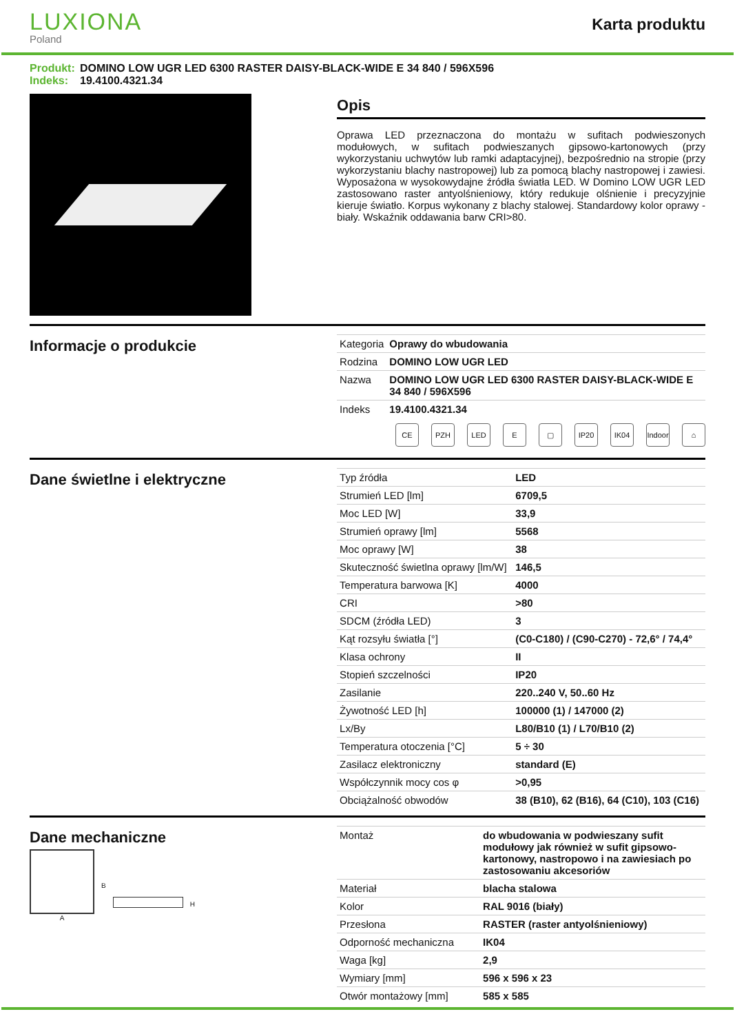LUXIONA
Poland
Karta produktu
Produkt: DOMINO LOW UGR LED 6300 RASTER DAISY-BLACK-WIDE E 34 840 / 596X596
Indeks: 19.4100.4321.34
Opis
Oprawa LED przeznaczona do montażu w sufitach podwieszonych modułowych, w sufitach podwieszanych gipsowo-kartonowych (przy wykorzystaniu uchwytów lub ramki adaptacyjnej), bezpośrednio na stropie (przy wykorzystaniu blachy nastropowej) lub za pomocą blachy nastropowej i zawiesi. Wyposażona w wysokowydajne źródła światła LED. W Domino LOW UGR LED zastosowano raster antyolśnieniowy, który redukuje olśnienie i precyzyjnie kieruje światło. Korpus wykonany z blachy stalowej. Standardowy kolor oprawy - biały. Wskaźnik oddawania barw CRI>80.
Informacje o produkcie
| Kategoria | Oprawy do wbudowania |
| Rodzina | DOMINO LOW UGR LED |
| Nazwa | DOMINO LOW UGR LED 6300 RASTER DAISY-BLACK-WIDE E 34 840 / 596X596 |
| Indeks | 19.4100.4321.34 |
CE PZH LED E ▢ IP20 IK04 Indoor
⌂
Dane świetlne i elektryczne
| Typ źródła | LED |
| Strumień LED [lm] | 6709,5 |
| Moc LED [W] | 33,9 |
| Strumień oprawy [lm] | 5568 |
| Moc oprawy [W] | 38 |
| Skuteczność świetlna oprawy [lm/W] | 146,5 |
| Temperatura barwowa [K] | 4000 |
| CRI | >80 |
| SDCM (źródła LED) | 3 |
| Kąt rozsyłu światła [°] | (C0-C180) / (C90-C270) - 72,6° / 74,4° |
| Klasa ochrony | II |
| Stopień szczelności | IP20 |
| Zasilanie | 220..240 V, 50..60 Hz |
| Żywotność LED [h] | 100000 (1) / 147000 (2) |
| Lx/By | L80/B10 (1) / L70/B10 (2) |
| Temperatura otoczenia [°C] | 5 ÷ 30 |
| Zasilacz elektroniczny | standard (E) |
| Współczynnik mocy cos φ | >0,95 |
| Obciążalność obwodów | 38 (B10), 62 (B16), 64 (C10), 103 (C16) |
Dane mechaniczne
A
B
H
| Montaż | do wbudowania w podwieszany sufit modułowy jak również w sufit gipsowo-kartonowy, nastropowo i na zawiesiach po zastosowaniu akcesoriów |
| Materiał | blacha stalowa |
| Kolor | RAL 9016 (biały) |
| Przesłona | RASTER (raster antyolśnieniowy) |
| Odporność mechaniczna | IK04 |
| Waga [kg] | 2,9 |
| Wymiary [mm] | 596 x 596 x 23 |
| Otwór montażowy [mm] | 585 x 585 |